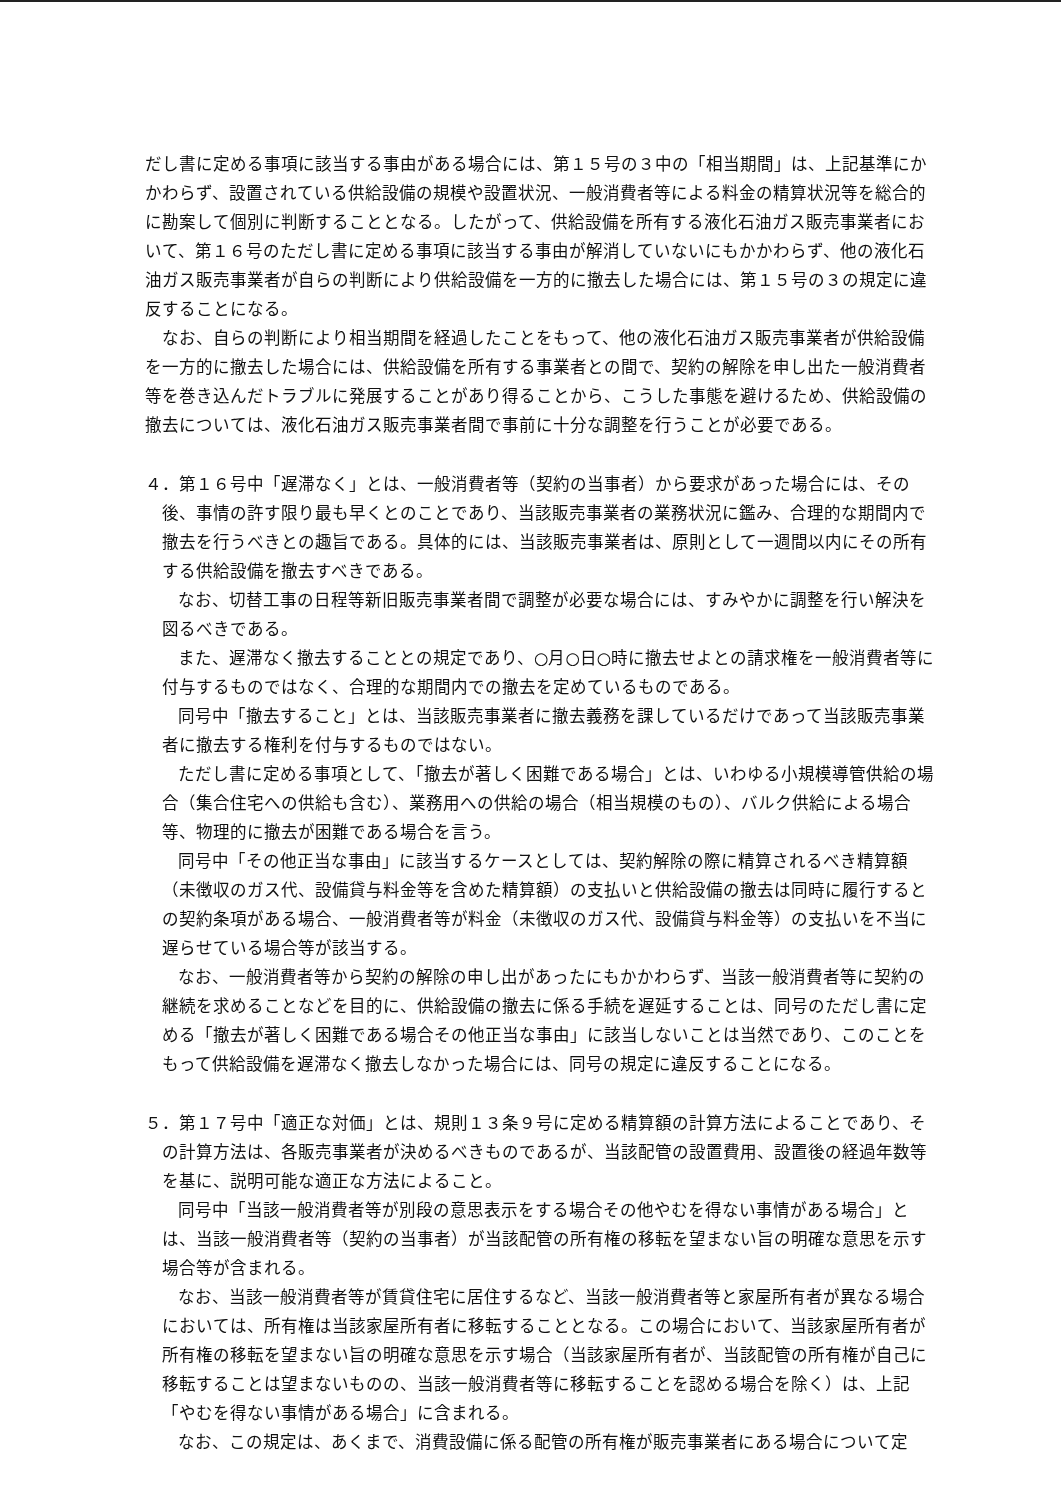だし書に定める事項に該当する事由がある場合には、第１５号の３中の「相当期間」は、上記基準にかかわらず、設置されている供給設備の規模や設置状況、一般消費者等による料金の精算状況等を総合的に勘案して個別に判断することとなる。したがって、供給設備を所有する液化石油ガス販売事業者において、第１６号のただし書に定める事項に該当する事由が解消していないにもかかわらず、他の液化石油ガス販売事業者が自らの判断により供給設備を一方的に撤去した場合には、第１５号の３の規定に違反することになる。
なお、自らの判断により相当期間を経過したことをもって、他の液化石油ガス販売事業者が供給設備を一方的に撤去した場合には、供給設備を所有する事業者との間で、契約の解除を申し出た一般消費者等を巻き込んだトラブルに発展することがあり得ることから、こうした事態を避けるため、供給設備の撤去については、液化石油ガス販売事業者間で事前に十分な調整を行うことが必要である。
４．第１６号中「遅滞なく」とは、一般消費者等（契約の当事者）から要求があった場合には、その後、事情の許す限り最も早くとのことであり、当該販売事業者の業務状況に鑑み、合理的な期間内で撤去を行うべきとの趣旨である。具体的には、当該販売事業者は、原則として一週間以内にその所有する供給設備を撤去すべきである。
なお、切替工事の日程等新旧販売事業者間で調整が必要な場合には、すみやかに調整を行い解決を図るべきである。
また、遅滞なく撤去することとの規定であり、○月○日○時に撤去せよとの請求権を一般消費者等に付与するものではなく、合理的な期間内での撤去を定めているものである。
同号中「撤去すること」とは、当該販売事業者に撤去義務を課しているだけであって当該販売事業者に撤去する権利を付与するものではない。
ただし書に定める事項として、「撤去が著しく困難である場合」とは、いわゆる小規模導管供給の場合（集合住宅への供給も含む）、業務用への供給の場合（相当規模のもの）、バルク供給による場合等、物理的に撤去が困難である場合を言う。
同号中「その他正当な事由」に該当するケースとしては、契約解除の際に精算されるべき精算額（未徴収のガス代、設備貸与料金等を含めた精算額）の支払いと供給設備の撤去は同時に履行するとの契約条項がある場合、一般消費者等が料金（未徴収のガス代、設備貸与料金等）の支払いを不当に遅らせている場合等が該当する。
なお、一般消費者等から契約の解除の申し出があったにもかかわらず、当該一般消費者等に契約の継続を求めることなどを目的に、供給設備の撤去に係る手続を遅延することは、同号のただし書に定める「撤去が著しく困難である場合その他正当な事由」に該当しないことは当然であり、このことをもって供給設備を遅滞なく撤去しなかった場合には、同号の規定に違反することになる。
５．第１７号中「適正な対価」とは、規則１３条９号に定める精算額の計算方法によることであり、その計算方法は、各販売事業者が決めるべきものであるが、当該配管の設置費用、設置後の経過年数等を基に、説明可能な適正な方法によること。
同号中「当該一般消費者等が別段の意思表示をする場合その他やむを得ない事情がある場合」とは、当該一般消費者等（契約の当事者）が当該配管の所有権の移転を望まない旨の明確な意思を示す場合等が含まれる。
なお、当該一般消費者等が賃貸住宅に居住するなど、当該一般消費者等と家屋所有者が異なる場合においては、所有権は当該家屋所有者に移転することとなる。この場合において、当該家屋所有者が所有権の移転を望まない旨の明確な意思を示す場合（当該家屋所有者が、当該配管の所有権が自己に移転することは望まないものの、当該一般消費者等に移転することを認める場合を除く）は、上記「やむを得ない事情がある場合」に含まれる。
なお、この規定は、あくまで、消費設備に係る配管の所有権が販売事業者にある場合について定